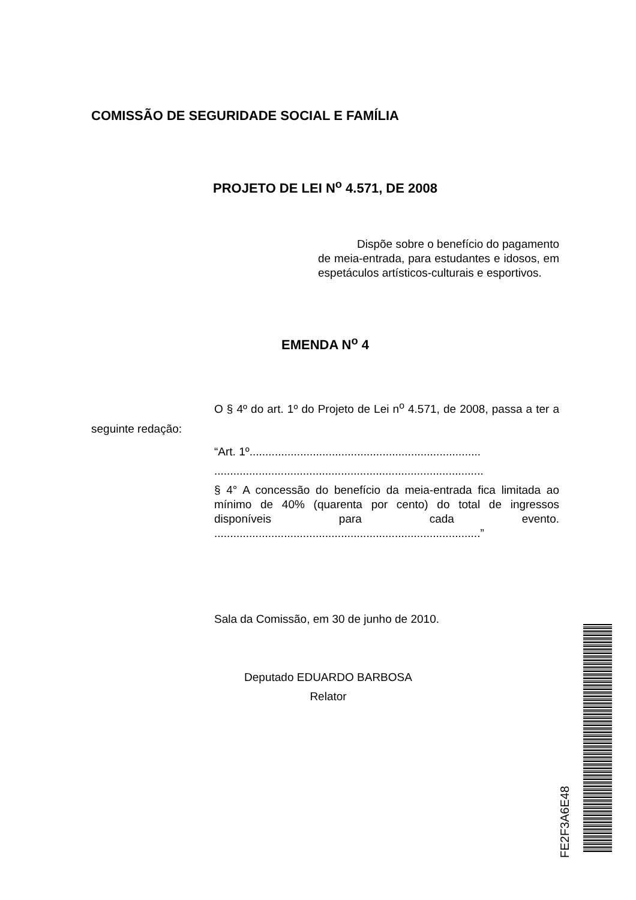COMISSÃO DE SEGURIDADE SOCIAL E FAMÍLIA
PROJETO DE LEI N<sup>o</sup> 4.571, DE 2008
Dispõe sobre o benefício do pagamento de meia-entrada, para estudantes e idosos, em espetáculos artísticos-culturais e esportivos.
EMENDA N<sup>o</sup> 4
O § 4º do art. 1º do Projeto de Lei n<sup>o</sup> 4.571, de 2008, passa a ter a seguinte redação:
“Art. 1º.........................................................................
.....................................................................................
§ 4° A concessão do benefício da meia-entrada fica limitada ao mínimo de 40% (quarenta por cento) do total de ingressos disponíveis para cada evento. ....................................................................................”
Sala da Comissão, em 30 de junho de 2010.
Deputado EDUARDO BARBOSA
Relator
FE2F3A6E48